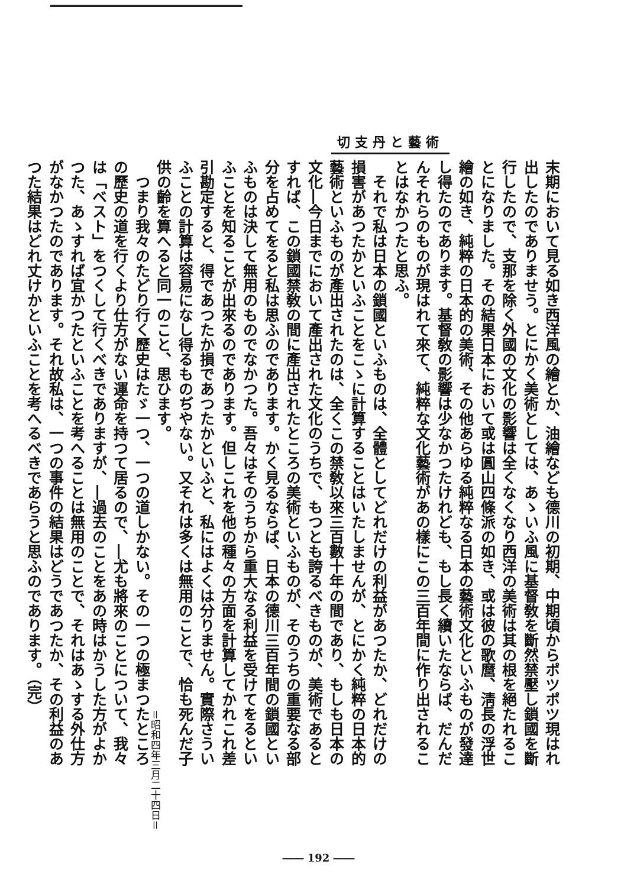切支丹と藝術
末期において見る如き西洋風の繪とか、油繪なども德川の初期、中期頃からポツポツ現はれ出したのでありませう。とにかく美術としては、あゝいふ風に基督敎を斷然禁壓し鎖國を斷行したので、支那を除く外國の文化の影響は全くなくなり西洋の美術は其の根を絕たれることになりました。その結果日本において或は圓山四條派の如き、或は彼の歌麿、淸長の浮世繪の如き、純粹の日本的の美術、その他あらゆる純粹なる日本の藝術文化といふものが發達し得たのであります。基督敎の影響は少なかつたけれども、もし長く續いたならば、だんだんそれらのものが現はれて來て、純粹な文化藝術があの樣にこの三百年間に作り出されることはなかつたと思ふ。
　それで私は日本の鎖國といふものは、全體としてどれだけの利益があつたか、どれだけの損害があつたかといふことをこゝに計算することはいたしませんが、とにかく純粹の日本的藝術といふものが產出されたのは、全くこの禁敎以來三百數十年の間であり、もしも日本の文化―今日までにおいて產出された文化のうちで、もつとも誇るべきものが、美術であるとすれば、この鎖國禁敎の間に產出されたところの美術といふものが、そのうちの重要なる部分を占めてをると私は思ふのであります。かく見るならば、日本の德川三百年間の鎖國といふものは決して無用のものでなかつた。吾々はそのうちから重大なる利益を受けてをるといふことを知ることが出來るのであります。但しこれを他の種々の方面を計算してかれこれ差引勘定すると、得であつたか損であつたかといふと、私にはよくは分りません。實際さういふことの計算は容易になし得るものぢやない。又それは多くは無用のことで、恰も死んだ子供の齡を算へると同一のこと、思ひます。
　つまり我々のたどり行く歷史はたゞ一つ、一つの道しかない。その一つの極まつたところの歷史の道を行くより仕方がない運命を持つて居るので、―尤も將來のことについて、我々は「ベスト」をつくして行くべきでありますが、―過去のことをあの時はかうした方がよかつた、あゝすれば宜かつたといふことを考へることは無用のことで、それはあゝする外仕方がなかつたのであります。それ故私は、一つの事件の結果はどうであつたか、その利益のあつた結果はどれ丈けかといふことを考へるべきであらうと思ふのであります。（完）
＝昭和四年三月二十四日＝
―― 192 ――